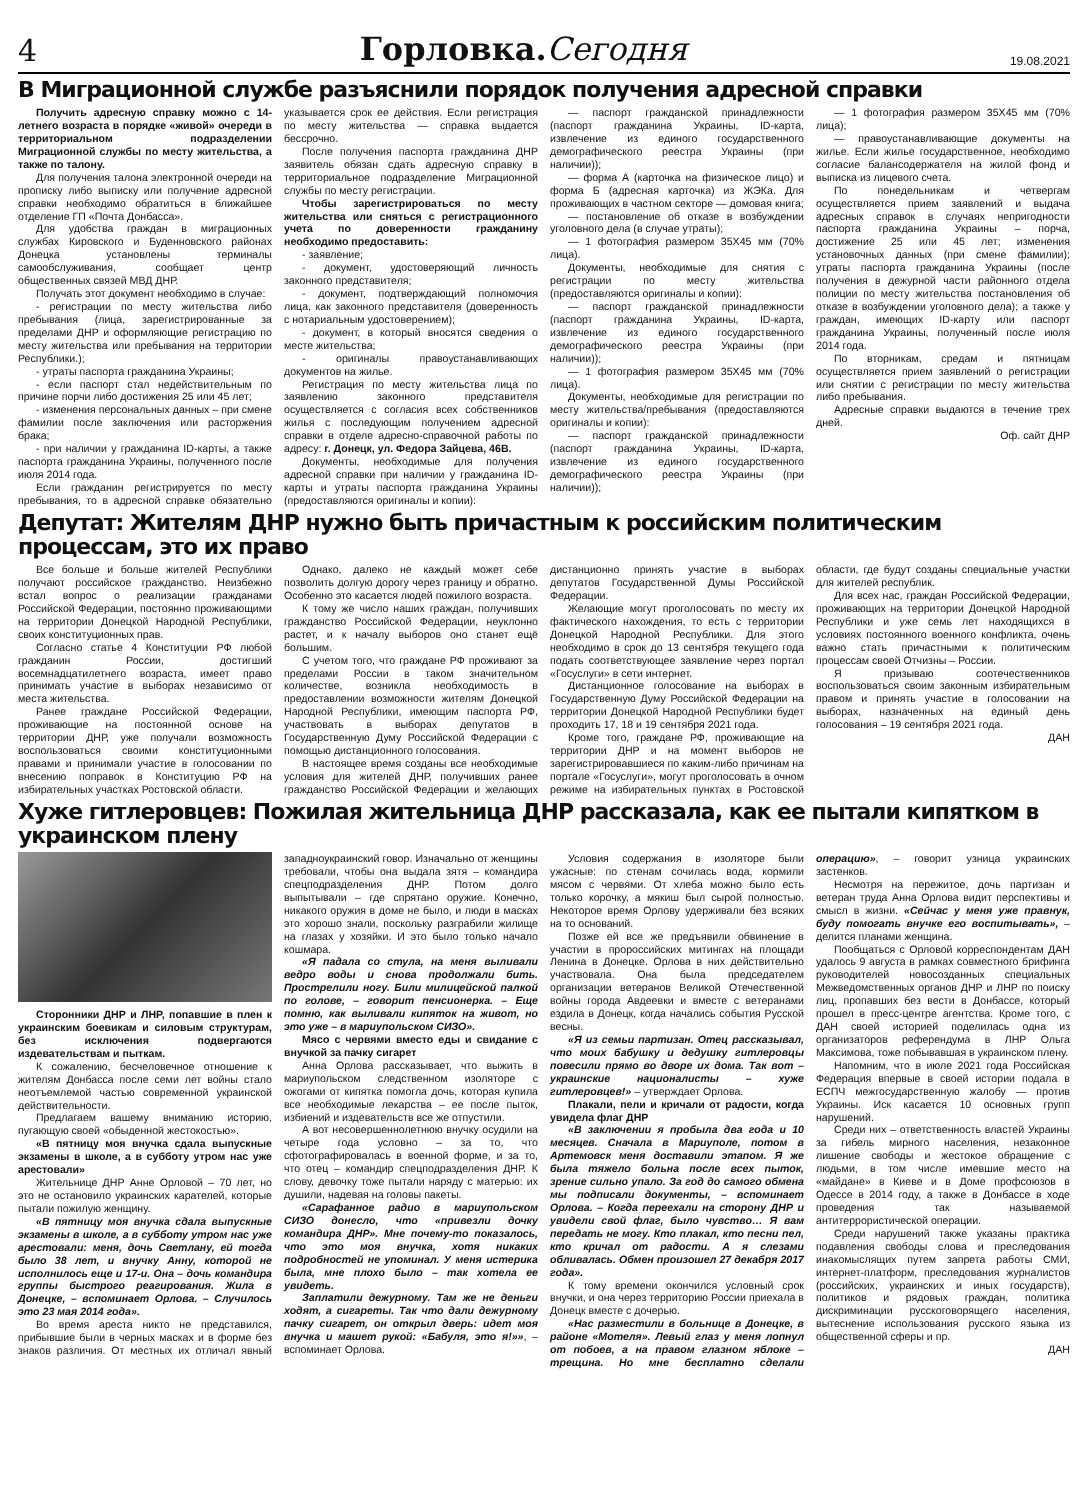4 Горловка.Сегодня 19.08.2021
В Миграционной службе разъяснили порядок получения адресной справки
Получить адресную справку можно с 14-летнего возраста в порядке «живой» очереди в территориальном подразделении Миграционной службы по месту жительства, а также по талону.
Для получения талона электронной очереди на прописку либо выписку или получение адресной справки необходимо обратиться в ближайшее отделение ГП «Почта Донбасса».
Для удобства граждан в миграционных службах Кировского и Буденновского районах Донецка установлены терминалы самообслуживания, сообщает центр общественных связей МВД ДНР.
Получать этот документ необходимо в случае:
- регистрации по месту жительства либо пребывания (лица, зарегистрированные за пределами ДНР и оформляющие регистрацию по месту жительства или пребывания на территории Республики.);
- утраты паспорта гражданина Украины;
- если паспорт стал недействительным по причине порчи либо достижения 25 или 45 лет;
- изменения персональных данных – при смене фамилии после заключения или расторжения брака;
- при наличии у гражданина ID-карты, а также паспорта гражданина Украины, полученного после июля 2014 года.
Если гражданин регистрируется по месту пребывания, то в адресной справке обязательно указывается срок ее действия. Если регистрация по месту жительства — справка выдается бессрочно.
После получения паспорта гражданина ДНР заявитель обязан сдать адресную справку в территориальное подразделение Миграционной службы по месту регистрации.
Чтобы зарегистрироваться по месту жительства или сняться с регистрационного учета по доверенности гражданину необходимо предоставить:
- заявление;
- документ, удостоверяющий личность законного представителя;
- документ, подтверждающий полномочия лица, как законного представителя (доверенность с нотариальным удостоверением);
- документ, в который вносятся сведения о месте жительства;
- оригиналы правоустанавливающих документов на жилье.
Регистрация по месту жительства лица по заявлению законного представителя осуществляется с согласия всех собственников жилья с последующим получением адресной справки в отделе адресно-справочной работы по адресу: г. Донецк, ул. Федора Зайцева, 46В.
Документы, необходимые для получения адресной справки при наличии у гражданина ID-карты и утраты паспорта гражданина Украины (предоставляются оригиналы и копии):
— паспорт гражданской принадлежности (паспорт гражданина Украины, ID-карта, извлечение из единого государственного демографического реестра Украины (при наличии));
— форма А (карточка на физическое лицо) и форма Б (адресная карточка) из ЖЭКа. Для проживающих в частном секторе — домовая книга;
— постановление об отказе в возбуждении уголовного дела (в случае утраты);
— 1 фотография размером 35Х45 мм (70% лица).
Документы, необходимые для снятия с регистрации по месту жительства (предоставляются оригиналы и копии):
— паспорт гражданской принадлежности (паспорт гражданина Украины, ID-карта, извлечение из единого государственного демографического реестра Украины (при наличии));
— 1 фотография размером 35Х45 мм (70% лица).
Документы, необходимые для регистрации по месту жительства/пребывания (предоставляются оригиналы и копии):
— паспорт гражданской принадлежности (паспорт гражданина Украины, ID-карта, извлечение из единого государственного демографического реестра Украины (при наличии));
— 1 фотография размером 35Х45 мм (70% лица);
— правоустанавливающие документы на жилье. Если жилье государственное, необходимо согласие балансодержателя на жилой фонд и выписка из лицевого счета.
По понедельникам и четвергам осуществляется прием заявлений и выдача адресных справок в случаях непригодности паспорта гражданина Украины – порча, достижение 25 или 45 лет; изменения установочных данных (при смене фамилии); утраты паспорта гражданина Украины (после получения в дежурной части районного отдела полиции по месту жительства постановления об отказе в возбуждении уголовного дела); а также у граждан, имеющих ID-карту или паспорт гражданина Украины, полученный после июля 2014 года.
По вторникам, средам и пятницам осуществляется прием заявлений о регистрации или снятии с регистрации по месту жительства либо пребывания.
Адресные справки выдаются в течение трех дней.
Оф. сайт ДНР
Депутат: Жителям ДНР нужно быть причастным к российским политическим процессам, это их право
Все больше и больше жителей Республики получают российское гражданство. Неизбежно встал вопрос о реализации гражданами Российской Федерации, постоянно проживающими на территории Донецкой Народной Республики, своих конституционных прав.
Согласно статье 4 Конституции РФ любой гражданин России, достигший восемнадцатилетнего возраста, имеет право принимать участие в выборах независимо от места жительства.
Ранее граждане Российской Федерации, проживающие на постоянной основе на территории ДНР, уже получали возможность воспользоваться своими конституционными правами и принимали участие в голосовании по внесению поправок в Конституцию РФ на избирательных участках Ростовской области.
Однако, далеко не каждый может себе позволить долгую дорогу через границу и обратно. Особенно это касается людей пожилого возраста.
К тому же число наших граждан, получивших гражданство Российской Федерации, неуклонно растет, и к началу выборов оно станет ещё большим.
С учетом того, что граждане РФ проживают за пределами России в таком значительном количестве, возникла необходимость в предоставлении возможности жителям Донецкой Народной Республики, имеющим паспорта РФ, участвовать в выборах депутатов в Государственную Думу Российской Федерации с помощью дистанционного голосования.
В настоящее время созданы все необходимые условия для жителей ДНР, получивших ранее гражданство Российской Федерации и желающих дистанционно принять участие в выборах депутатов Государственной Думы Российской Федерации.
Желающие могут проголосовать по месту их фактического нахождения, то есть с территории Донецкой Народной Республики. Для этого необходимо в срок до 13 сентября текущего года подать соответствующее заявление через портал «Госуслуги» в сети интернет.
Дистанционное голосование на выборах в Государственную Думу Российской Федерации на территории Донецкой Народной Республики будет проходить 17, 18 и 19 сентября 2021 года.
Кроме того, граждане РФ, проживающие на территории ДНР и на момент выборов не зарегистрировавшиеся по каким-либо причинам на портале «Госуслуги», могут проголосовать в очном режиме на избирательных пунктах в Ростовской области, где будут созданы специальные участки для жителей республик.
Для всех нас, граждан Российской Федерации, проживающих на территории Донецкой Народной Республики и уже семь лет находящихся в условиях постоянного военного конфликта, очень важно стать причастными к политическим процессам своей Отчизны – России.
Я призываю соотечественников воспользоваться своим законным избирательным правом и принять участие в голосовании на выборах, назначенных на единый день голосования – 19 сентября 2021 года.
ДАН
Хуже гитлеровцев: Пожилая жительница ДНР рассказала, как ее пытали кипятком в украинском плену
Сторонники ДНР и ЛНР, попавшие в плен к украинским боевикам и силовым структурам, без исключения подвергаются издевательствам и пыткам.
К сожалению, бесчеловечное отношение к жителям Донбасса после семи лет войны стало неотъемлемой частью современной украинской действительности.
Предлагаем вашему вниманию историю, пугающую своей «обыденной жестокостью».
«В пятницу моя внучка сдала выпускные экзамены в школе, а в субботу утром нас уже арестовали»
Жительнице ДНР Анне Орловой – 70 лет, но это не остановило украинских карателей, которые пытали пожилую женщину.
«В пятницу моя внучка сдала выпускные экзамены в школе, а в субботу утром нас уже арестовали: меня, дочь Светлану, ей тогда было 38 лет, и внучку Анну, которой не исполнилось еще и 17-и. Она – дочь командира группы быстрого реагирования. Жила в Донецке, – вспоминает Орлова. – Случилось это 23 мая 2014 года».
Во время ареста никто не представился, прибывшие были в черных масках и в форме без знаков различия. От местных их отличал явный западноукраинский говор. Изначально от женщины требовали, чтобы она выдала зятя – командира спецподразделения ДНР. Потом долго выпытывали – где спрятано оружие. Конечно, никакого оружия в доме не было, и люди в масках это хорошо знали, поскольку разграбили жилище на глазах у хозяйки. И это было только начало кошмара.
«Я падала со стула, на меня выливали ведро воды и снова продолжали бить. Прострелили ногу. Били милицейской палкой по голове, – говорит пенсионерка. – Еще помню, как выливали кипяток на живот, но это уже – в мариупольском СИЗО».
Мясо с червями вместо еды и свидание с внучкой за пачку сигарет
Анна Орлова рассказывает, что выжить в мариупольском следственном изоляторе с ожогами от кипятка помогла дочь, которая купила все необходимые лекарства – ее после пыток, избиений и издевательств все же отпустили.
А вот несовершеннолетнюю внучку осудили на четыре года условно – за то, что сфотографировалась в военной форме, и за то, что отец – командир спецподразделения ДНР. К слову, девочку тоже пытали наряду с матерью: их душили, надевая на головы пакеты.
«Сарафанное радио в мариупольском СИЗО донесло, что «привезли дочку командира ДНР». Мне почему-то показалось, что это моя внучка, хотя никаких подробностей не упоминал. У меня истерика была, мне плохо было – так хотела ее увидеть.
Заплатили дежурному. Там же не деньги ходят, а сигареты. Так что дали дежурному пачку сигарет, он открыл дверь: идет моя внучка и машет рукой: «Бабуля, это я!»», – вспоминает Орлова.
Условия содержания в изоляторе были ужасные: по стенам сочилась вода, кормили мясом с червями. От хлеба можно было есть только корочку, а мякиш был сырой полностью. Некоторое время Орлову удерживали без всяких на то оснований.
Позже ей все же предъявили обвинение в участии в пророссийских митингах на площади Ленина в Донецке. Орлова в них действительно участвовала. Она была председателем организации ветеранов Великой Отечественной войны города Авдеевки и вместе с ветеранами ездила в Донецк, когда начались события Русской весны.
«Я из семьи партизан. Отец рассказывал, что моих бабушку и дедушку гитлеровцы повесили прямо во дворе их дома. Так вот – украинские националисты – хуже гитлеровцев!» – утверждает Орлова.
Плакали, пели и кричали от радости, когда увидела флаг ДНР
«В заключении я пробыла два года и 10 месяцев. Сначала в Мариуполе, потом в Артемовск меня доставили этапом. Я же была тяжело больна после всех пыток, зрение сильно упало. За год до самого обмена мы подписали документы, – вспоминает Орлова. – Когда переехали на сторону ДНР и увидели свой флаг, было чувство… Я вам передать не могу. Кто плакал, кто песни пел, кто кричал от радости. А я слезами обливалась. Обмен произошел 27 декабря 2017 года».
К тому времени окончился условный срок внучки, и она через территорию России приехала в Донецк вместе с дочерью.
«Нас разместили в больнице в Донецке, в районе «Мотеля». Левый глаз у меня лопнул от побоев, а на правом глазном яблоке – трещина. Но мне бесплатно сделали операцию», – говорит узница украинских застенков.
Несмотря на пережитое, дочь партизан и ветеран труда Анна Орлова видит перспективы и смысл в жизни. «Сейчас у меня уже правнук, буду помогать внучке его воспитывать», – делится планами женщина.
Пообщаться с Орловой корреспондентам ДАН удалось 9 августа в рамках совместного брифинга руководителей новосозданных специальных Межведомственных органов ДНР и ЛНР по поиску лиц, пропавших без вести в Донбассе, который прошел в пресс-центре агентства. Кроме того, с ДАН своей историей поделилась одна из организаторов референдума в ЛНР Ольга Максимова, тоже побывавшая в украинском плену.
Напомним, что в июле 2021 года Российская Федерация впервые в своей истории подала в ЕСПЧ межгосударственную жалобу — против Украины. Иск касается 10 основных групп нарушений.
Среди них – ответственность властей Украины за гибель мирного населения, незаконное лишение свободы и жестокое обращение с людьми, в том числе имевшие место на «майдане» в Киеве и в Доме профсоюзов в Одессе в 2014 году, а также в Донбассе в ходе проведения так называемой антитеррористической операции.
Среди нарушений также указаны практика подавления свободы слова и преследования инакомыслящих путем запрета работы СМИ, интернет-платформ, преследования журналистов (российских, украинских и иных государств), политиков и рядовых граждан, политика дискриминации русскоговорящего населения, вытеснение использования русского языка из общественной сферы и пр.
ДАН